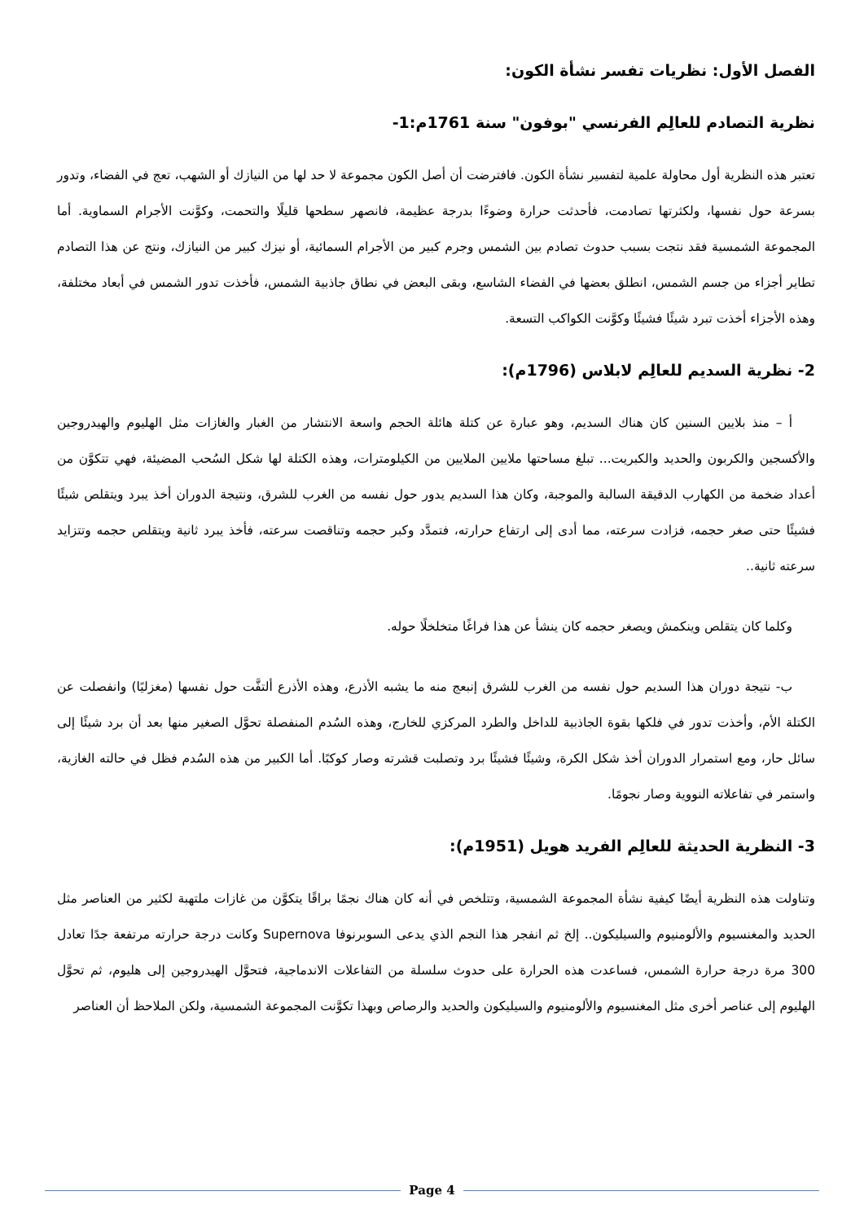الفصل الأول: نظريات تفسر نشأة الكون:
نظرية التصادم للعالِم الفرنسي "بوفون" سنة 1761م:1-
تعتبر هذه النظرية أول محاولة علمية لتفسير نشأة الكون. فافترضت أن أصل الكون مجموعة لا حد لها من النيازك أو الشهب، تعج في الفضاء، وتدور بسرعة حول نفسها، ولكثرتها تصادمت، فأحدثت حرارة وضوءًا بدرجة عظيمة، فانصهر سطحها قليلًا والتحمت، وكوَّنت الأجرام السماوية. أما المجموعة الشمسية فقد نتجت بسبب حدوث تصادم بين الشمس وجرم كبير من الأجرام السمائية، أو نيزك كبير من النيازك، ونتج عن هذا التصادم تطاير أجزاء من جسم الشمس، انطلق بعضها في الفضاء الشاسع، وبقى البعض في نطاق جاذبية الشمس، فأخذت تدور الشمس في أبعاد مختلفة، وهذه الأجزاء أخذت تبرد شيئًا فشيئًا وكوَّنت الكواكب التسعة.
2- نظرية السديم للعالِم لابلاس (1796م):
أ – منذ بلايين السنين كان هناك السديم، وهو عبارة عن كتلة هائلة الحجم واسعة الانتشار من الغبار والغازات مثل الهليوم والهيدروجين والأكسجين والكربون والحديد والكبريت... تبلغ مساحتها ملايين الملايين من الكيلومترات، وهذه الكتلة لها شكل السُحب المضيئة، فهي تتكوَّن من أعداد ضخمة من الكهارب الدقيقة السالبة والموجبة، وكان هذا السديم يدور حول نفسه من الغرب للشرق، ونتيجة الدوران أخذ يبرد ويتقلص شيئًا فشيئًا حتى صغر حجمه، فزادت سرعته، مما أدى إلى ارتفاع حرارته، فتمدَّد وكبر حجمه وتناقصت سرعته، فأخذ يبرد ثانية ويتقلص حجمه وتتزايد سرعته ثانية..
وكلما كان يتقلص وينكمش ويصغر حجمه كان ينشأ عن هذا فراغًا متخلخلًا حوله.
ب- نتيجة دوران هذا السديم حول نفسه من الغرب للشرق إنبعج منه ما يشبه الأذرع، وهذه الأذرع ألتفَّت حول نفسها (مغزليًا) وانفصلت عن الكتلة الأم، وأخذت تدور في فلكها بقوة الجاذبية للداخل والطرد المركزي للخارج، وهذه السُدم المنفصلة تحوَّل الصغير منها بعد أن برد شيئًا إلى سائل حار، ومع استمرار الدوران أخذ شكل الكرة، وشيئًا فشيئًا برد وتصلبت قشرته وصار كوكبًا. أما الكبير من هذه السُدم فظل في حالته الغازية، واستمر في تفاعلاته النووية وصار نجومًا.
3- النظرية الحديثة للعالِم الفريد هويل (1951م):
وتناولت هذه النظرية أيضًا كيفية نشأة المجموعة الشمسية، وتتلخص في أنه كان هناك نجمًا براقًا يتكوَّن من غازات ملتهبة لكثير من العناصر مثل الحديد والمغنسيوم والألومنيوم والسيليكون.. إلخ ثم انفجر هذا النجم الذي يدعى السوبرنوفا Supernova وكانت درجة حرارته مرتفعة جدًا تعادل 300 مرة درجة حرارة الشمس، فساعدت هذه الحرارة على حدوث سلسلة من التفاعلات الاندماجية، فتحوَّل الهيدروجين إلى هليوم، ثم تحوَّل الهليوم إلى عناصر أخرى مثل المغنسيوم والألومنيوم والسيليكون والحديد والرصاص وبهذا تكوَّنت المجموعة الشمسية، ولكن الملاحظ أن العناصر
Page 4